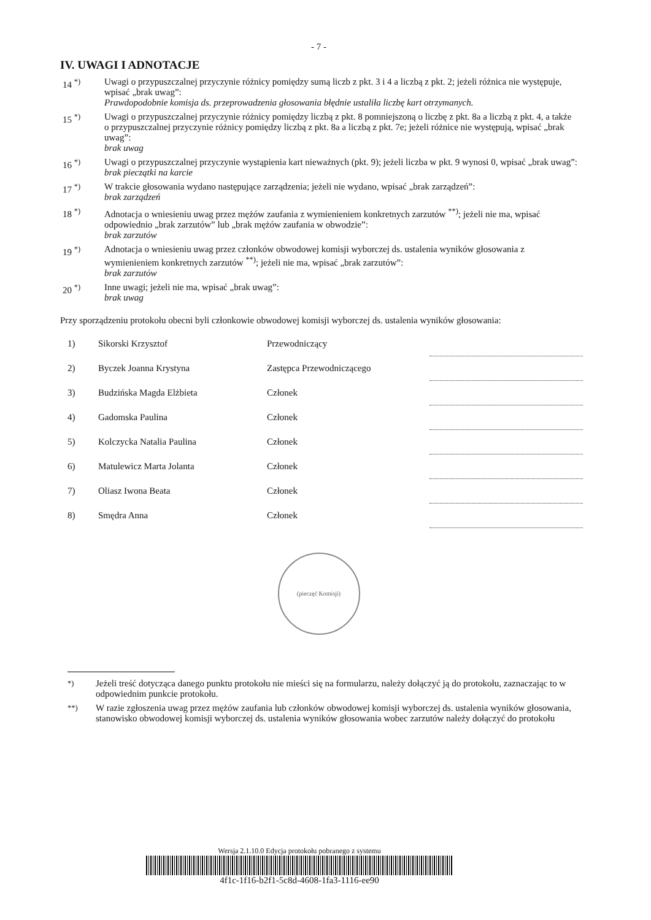- 7 -
IV. UWAGI I ADNOTACJE
14 <sup>*)</sup> Uwagi o przypuszczalnej przyczynie różnicy pomiędzy sumą liczb z pkt. 3 i 4 a liczbą z pkt. 2; jeżeli różnica nie występuje, wpisać „brak uwag”:
Prawdopodobnie komisja ds. przeprowadzenia głosowania błędnie ustaliła liczbę kart otrzymanych.
15 <sup>*)</sup> Uwagi o przypuszczalnej przyczynie różnicy pomiędzy liczbą z pkt. 8 pomniejszoną o liczbę z pkt. 8a a liczbą z pkt. 4, a także o przypuszczalnej przyczynie różnicy pomiędzy liczbą z pkt. 8a a liczbą z pkt. 7e; jeżeli różnice nie występują, wpisać „brak uwag”:
brak uwag
16 <sup>*)</sup> Uwagi o przypuszczalnej przyczynie wystąpienia kart nieważnych (pkt. 9); jeżeli liczba w pkt. 9 wynosi 0, wpisać „brak uwag”:
brak pieczątki na karcie
17 <sup>*)</sup> W trakcie głosowania wydano następujące zarządzenia; jeżeli nie wydano, wpisać „brak zarządzeń”:
brak zarządzeń
18 <sup>*)</sup> Adnotacja o wniesieniu uwag przez mężów zaufania z wymienieniem konkretnych zarzutów <sup>**)</sup>; jeżeli nie ma, wpisać odpowiednio „brak zarzutów” lub „brak mężów zaufania w obwodzie”:
brak zarzutów
19 <sup>*)</sup> Adnotacja o wniesieniu uwag przez członków obwodowej komisji wyborczej ds. ustalenia wyników głosowania z wymienieniem konkretnych zarzutów <sup>**)</sup>; jeżeli nie ma, wpisać „brak zarzutów”:
brak zarzutów
20 <sup>*)</sup> Inne uwagi; jeżeli nie ma, wpisać „brak uwag”:
brak uwag
Przy sporządzeniu protokołu obecni byli członkowie obwodowej komisji wyborczej ds. ustalenia wyników głosowania:
| 1) | Sikorski Krzysztof | Przewodniczący | |
| 2) | Byczek Joanna Krystyna | Zastępca Przewodniczącego | |
| 3) | Budzińska Magda Elżbieta | Członek | |
| 4) | Gadomska Paulina | Członek | |
| 5) | Kolczycka Natalia Paulina | Członek | |
| 6) | Matulewicz Marta Jolanta | Członek | |
| 7) | Oliasz Iwona Beata | Członek | |
| 8) | Smędra Anna | Członek | |
(pieczęć Komisji)
<sup>*)</sup> Jeżeli treść dotycząca danego punktu protokołu nie mieści się na formularzu, należy dołączyć ją do protokołu, zaznaczając to w odpowiednim punkcie protokołu.
<sup>**)</sup> W razie zgłoszenia uwag przez mężów zaufania lub członków obwodowej komisji wyborczej ds. ustalenia wyników głosowania, stanowisko obwodowej komisji wyborczej ds. ustalenia wyników głosowania wobec zarzutów należy dołączyć do protokołu
Wersja 2.1.10.0 Edycja protokołu pobranego z systemu
4f1c-1f16-b2f1-5c8d-4608-1fa3-1116-ee90